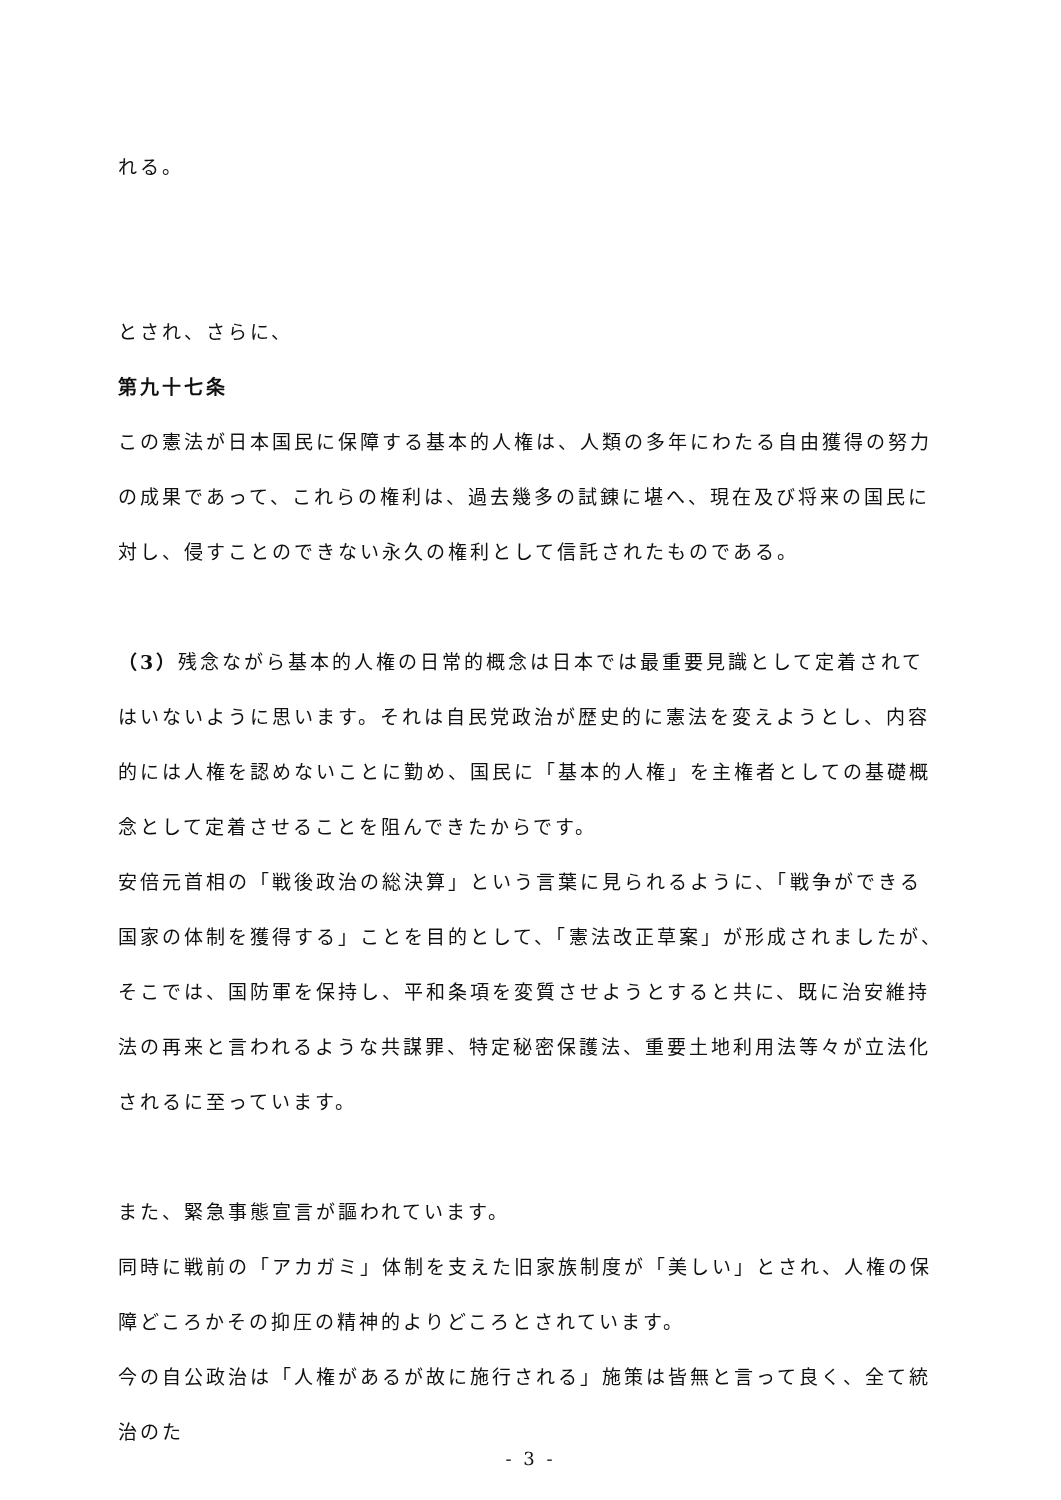れる。
とされ、さらに、
第九十七条
この憲法が日本国民に保障する基本的人権は、人類の多年にわたる自由獲得の努力の成果であって、これらの権利は、過去幾多の試錬に堪へ、現在及び将来の国民に対し、侵すことのできない永久の権利として信託されたものである。
（3）残念ながら基本的人権の日常的概念は日本では最重要見識として定着されてはいないように思います。それは自民党政治が歴史的に憲法を変えようとし、内容的には人権を認めないことに勤め、国民に「基本的人権」を主権者としての基礎概念として定着させることを阻んできたからです。
安倍元首相の「戦後政治の総決算」という言葉に見られるように、「戦争ができる国家の体制を獲得する」ことを目的として、「憲法改正草案」が形成されましたが、そこでは、国防軍を保持し、平和条項を変質させようとすると共に、既に治安維持法の再来と言われるような共謀罪、特定秘密保護法、重要土地利用法等々が立法化されるに至っています。
また、緊急事態宣言が謳われています。
同時に戦前の「アカガミ」体制を支えた旧家族制度が「美しい」とされ、人権の保障どころかその抑圧の精神的よりどころとされています。
今の自公政治は「人権があるが故に施行される」施策は皆無と言って良く、全て統治のた
- 3 -